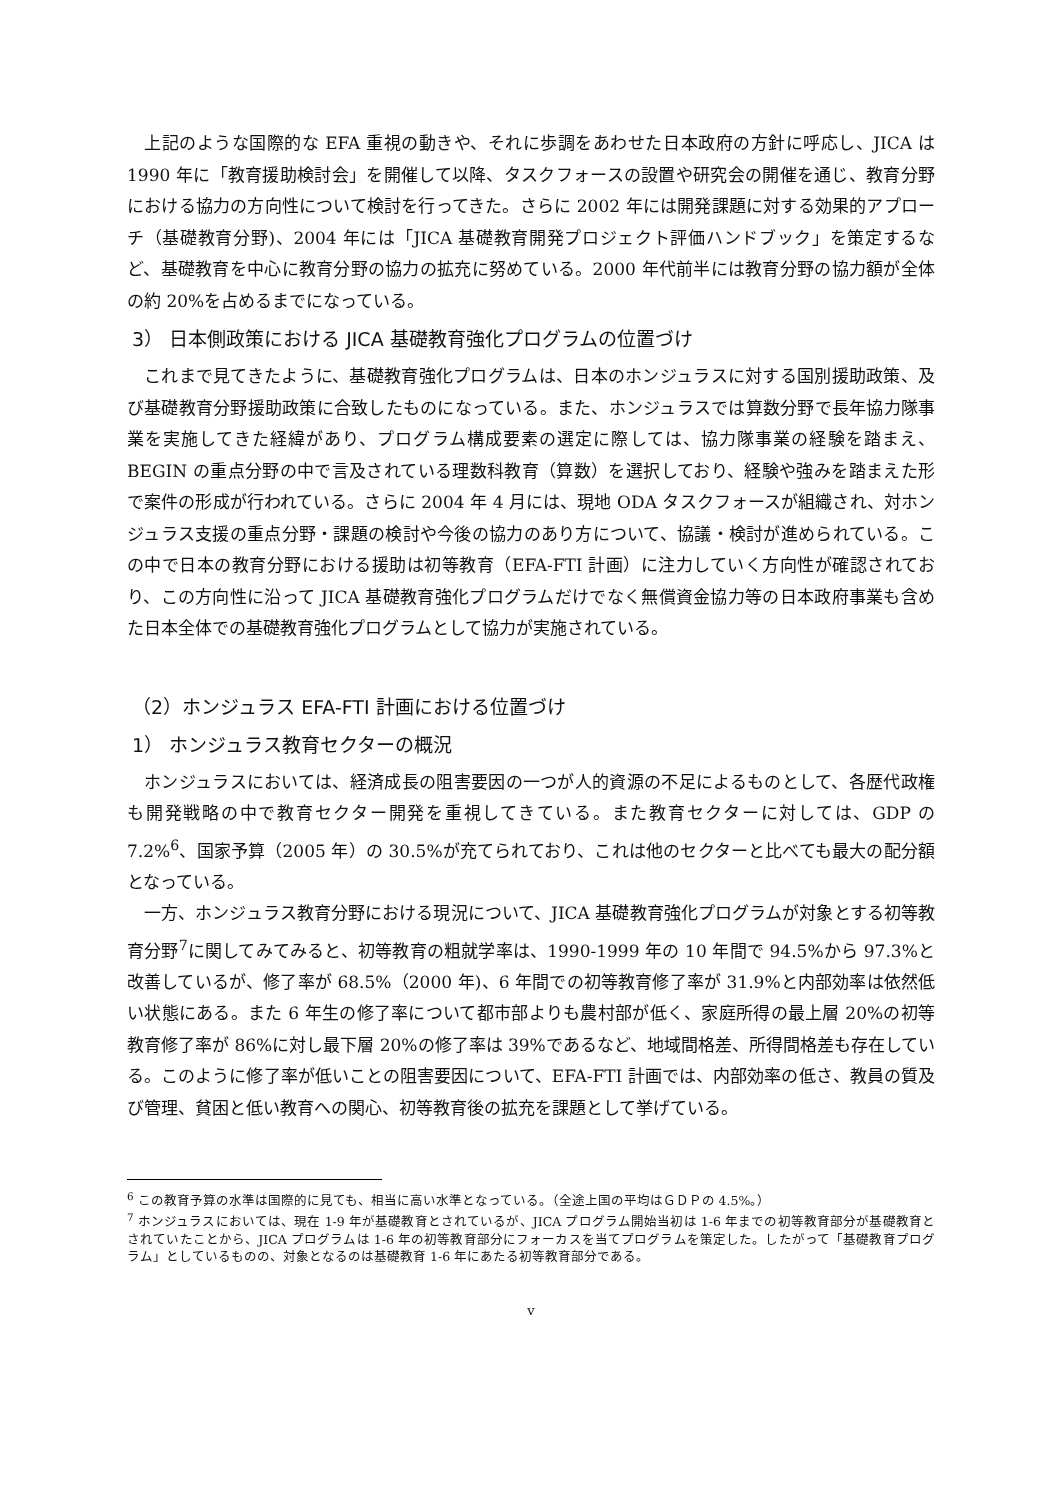上記のような国際的な EFA 重視の動きや、それに歩調をあわせた日本政府の方針に呼応し、JICA は 1990 年に「教育援助検討会」を開催して以降、タスクフォースの設置や研究会の開催を通じ、教育分野における協力の方向性について検討を行ってきた。さらに 2002 年には開発課題に対する効果的アプローチ（基礎教育分野)、2004 年には「JICA 基礎教育開発プロジェクト評価ハンドブック」を策定するなど、基礎教育を中心に教育分野の協力の拡充に努めている。2000 年代前半には教育分野の協力額が全体の約 20%を占めるまでになっている。
3） 日本側政策における JICA 基礎教育強化プログラムの位置づけ
これまで見てきたように、基礎教育強化プログラムは、日本のホンジュラスに対する国別援助政策、及び基礎教育分野援助政策に合致したものになっている。また、ホンジュラスでは算数分野で長年協力隊事業を実施してきた経緯があり、プログラム構成要素の選定に際しては、協力隊事業の経験を踏まえ、BEGIN の重点分野の中で言及されている理数科教育（算数）を選択しており、経験や強みを踏まえた形で案件の形成が行われている。さらに 2004 年 4 月には、現地 ODA タスクフォースが組織され、対ホンジュラス支援の重点分野・課題の検討や今後の協力のあり方について、協議・検討が進められている。この中で日本の教育分野における援助は初等教育（EFA-FTI 計画）に注力していく方向性が確認されており、この方向性に沿って JICA 基礎教育強化プログラムだけでなく無償資金協力等の日本政府事業も含めた日本全体での基礎教育強化プログラムとして協力が実施されている。
（2）ホンジュラス EFA-FTI 計画における位置づけ
1） ホンジュラス教育セクターの概況
ホンジュラスにおいては、経済成長の阻害要因の一つが人的資源の不足によるものとして、各歴代政権も開発戦略の中で教育セクター開発を重視してきている。また教育セクターに対しては、GDP の 7.2%<sup>6</sup>、国家予算（2005 年）の 30.5%が充てられており、これは他のセクターと比べても最大の配分額となっている。
一方、ホンジュラス教育分野における現況について、JICA 基礎教育強化プログラムが対象とする初等教育分野<sup>7</sup>に関してみてみると、初等教育の粗就学率は、1990-1999 年の 10 年間で 94.5%から 97.3%と改善しているが、修了率が 68.5%（2000 年)、6 年間での初等教育修了率が 31.9%と内部効率は依然低い状態にある。また 6 年生の修了率について都市部よりも農村部が低く、家庭所得の最上層 20%の初等教育修了率が 86%に対し最下層 20%の修了率は 39%であるなど、地域間格差、所得間格差も存在している。このように修了率が低いことの阻害要因について、EFA-FTI 計画では、内部効率の低さ、教員の質及び管理、貧困と低い教育への関心、初等教育後の拡充を課題として挙げている。
<sup>6</sup> この教育予算の水準は国際的に見ても、相当に高い水準となっている。（全途上国の平均はＧＤＰの 4.5%。）
<sup>7</sup> ホンジュラスにおいては、現在 1-9 年が基礎教育とされているが、JICA プログラム開始当初は 1-6 年までの初等教育部分が基礎教育とされていたことから、JICA プログラムは 1-6 年の初等教育部分にフォーカスを当てプログラムを策定した。したがって「基礎教育プログラム」としているものの、対象となるのは基礎教育 1-6 年にあたる初等教育部分である。
v